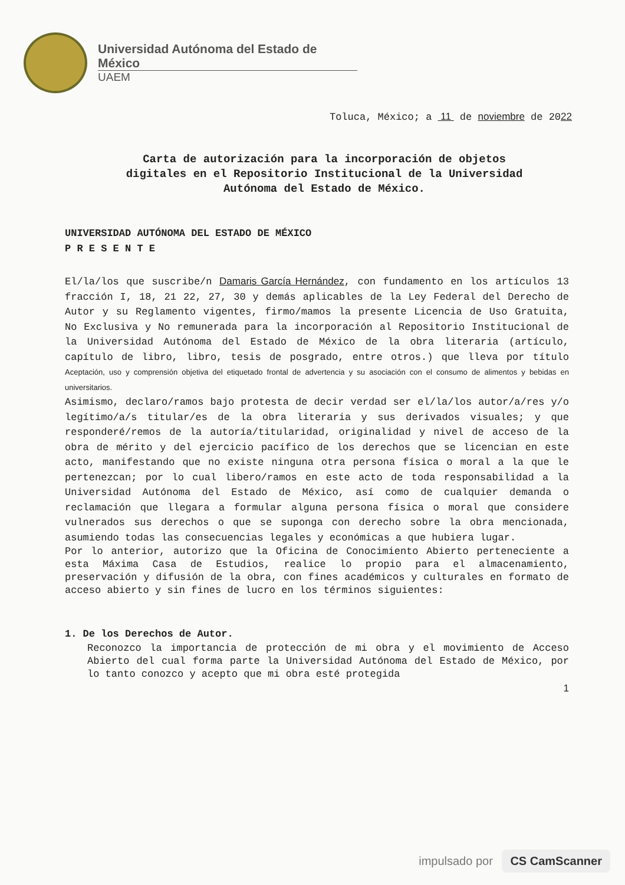Universidad Autónoma del Estado de México
UAEM
Toluca, México; a 11 de noviembre de 2022
Carta de autorización para la incorporación de objetos digitales en el Repositorio Institucional de la Universidad Autónoma del Estado de México.
UNIVERSIDAD AUTÓNOMA DEL ESTADO DE MÉXICO
P R E S E N T E
El/la/los que suscribe/n Damaris García Hernández, con fundamento en los artículos 13 fracción I, 18, 21 22, 27, 30 y demás aplicables de la Ley Federal del Derecho de Autor y su Reglamento vigentes, firmo/mamos la presente Licencia de Uso Gratuita, No Exclusiva y No remunerada para la incorporación al Repositorio Institucional de la Universidad Autónoma del Estado de México de la obra literaria (artículo, capítulo de libro, libro, tesis de posgrado, entre otros.) que lleva por título Aceptación, uso y comprensión objetiva del etiquetado frontal de advertencia y su asociación con el consumo de alimentos y bebidas en universitarios.
Asimismo, declaro/ramos bajo protesta de decir verdad ser el/la/los autor/a/res y/o legítimo/a/s titular/es de la obra literaria y sus derivados visuales; y que responderé/remos de la autoría/titularidad, originalidad y nivel de acceso de la obra de mérito y del ejercicio pacífico de los derechos que se licencian en este acto, manifestando que no existe ninguna otra persona física o moral a la que le pertenezcan; por lo cual libero/ramos en este acto de toda responsabilidad a la Universidad Autónoma del Estado de México, así como de cualquier demanda o reclamación que llegara a formular alguna persona física o moral que considere vulnerados sus derechos o que se suponga con derecho sobre la obra mencionada, asumiendo todas las consecuencias legales y económicas a que hubiera lugar.
Por lo anterior, autorizo que la Oficina de Conocimiento Abierto perteneciente a esta Máxima Casa de Estudios, realice lo propio para el almacenamiento, preservación y difusión de la obra, con fines académicos y culturales en formato de acceso abierto y sin fines de lucro en los términos siguientes:
1. De los Derechos de Autor.
Reconozco la importancia de protección de mi obra y el movimiento de Acceso Abierto del cual forma parte la Universidad Autónoma del Estado de México, por lo tanto conozco y acepto que mi obra esté protegida
1
impulsado por CS CamScanner